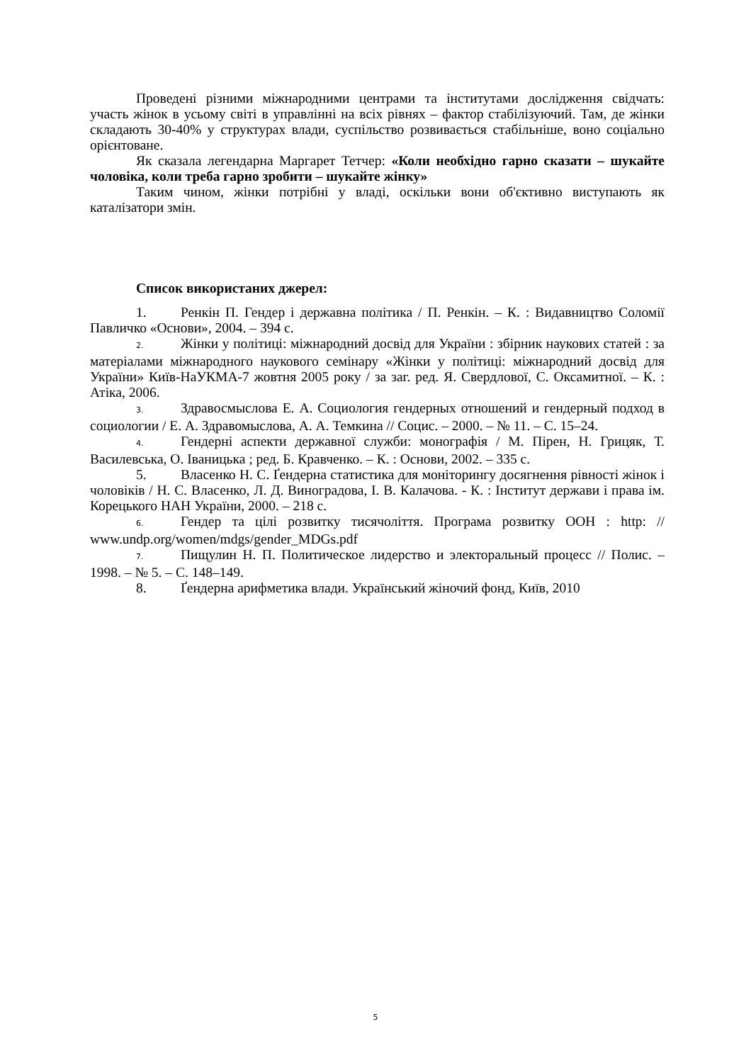Проведені різними міжнародними центрами та інститутами дослідження свідчать: участь жінок в усьому світі в управлінні на всіх рівнях – фактор стабілізуючий. Там, де жінки складають 30-40% у структурах влади, суспільство розвивається стабільніше, воно соціально орієнтоване.
Як сказала легендарна Маргарет Тетчер: «Коли необхідно гарно сказати – шукайте чоловіка, коли треба гарно зробити – шукайте жінку»
Таким чином, жінки потрібні у владі, оскільки вони об'єктивно виступають як каталізатори змін.
Список використаних джерел:
1. Ренкін П. Гендер і державна політика / П. Ренкін. – К. : Видавництво Соломії Павличко «Основи», 2004. – 394 с.
2. Жінки у політиці: міжнародний досвід для України : збірник наукових статей : за матеріалами міжнародного наукового семінару «Жінки у політиці: міжнародний досвід для України» Київ-НаУКМА-7 жовтня 2005 року / за заг. ред. Я. Свердлової, С. Оксамитної. – К. : Атіка, 2006.
3. Здравосмыслова Е. А. Социология гендерных отношений и гендерный подход в социологии / Е. А. Здравомыслова, А. А. Темкина // Социс. – 2000. – № 11. – С. 15–24.
4. Гендерні аспекти державної служби: монографія / М. Пірен, Н. Грицяк, Т. Василевська, О. Іваницька ; ред. Б. Кравченко. – К. : Основи, 2002. – 335 с.
5. Власенко Н. С. Ґендерна статистика для моніторингу досягнення рівності жінок і чоловіків / Н. С. Власенко, Л. Д. Виноградова, І. В. Калачова. - К. : Інститут держави і права ім. Корецького НАН України, 2000. – 218 с.
6. Гендер та цілі розвитку тисячоліття. Програма розвитку ООН : http: // www.undp.org/women/mdgs/gender_MDGs.pdf
7. Пищулин Н. П. Политическое лидерство и электоральный процесс // Полис. – 1998. – № 5. – С. 148–149.
8. Ґендерна арифметика влади. Український жіночий фонд, Київ, 2010
5